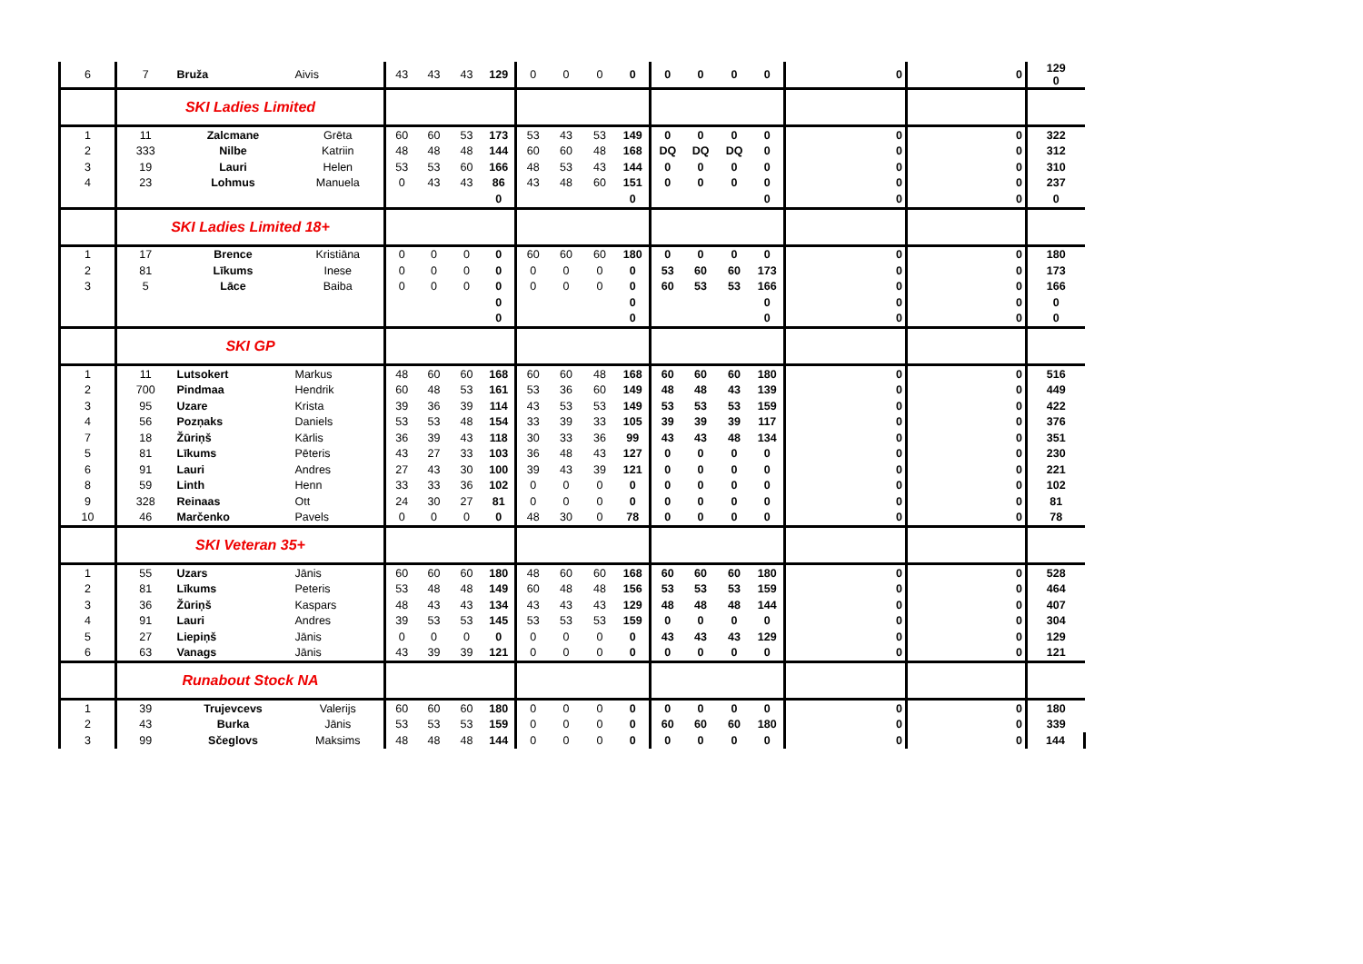| 6 | 7 | Bruža | Aivis | 43 | 43 | 43 | 129 | 0 | 0 | 0 | 0 | 0 | 0 | 0 | 0 | 0 | 0 | 129 0 |
| | SKI Ladies Limited | | | | | | | | | | | | | | | | | |
| 1 | 11 | Zalcmane | Grēta | 60 | 60 | 53 | 173 | 53 | 43 | 53 | 149 | 0 | 0 | 0 | 0 | 0 | 0 | 322 |
| 2 | 333 | Nilbe | Katriin | 48 | 48 | 48 | 144 | 60 | 60 | 48 | 168 | DQ | DQ | DQ | 0 | 0 | 0 | 312 |
| 3 | 19 | Lauri | Helen | 53 | 53 | 60 | 166 | 48 | 53 | 43 | 144 | 0 | 0 | 0 | 0 | 0 | 0 | 310 |
| 4 | 23 | Lohmus | Manuela | 0 | 43 | 43 | 86 | 43 | 48 | 60 | 151 | 0 | 0 | 0 | 0 | 0 | 0 | 237 |
| | | | | | | | 0 | | | | 0 | | | | 0 | 0 | 0 | 0 |
| | SKI Ladies Limited 18+ | | | | | | | | | | | | | | | | | |
| 1 | 17 | Brence | Kristiāna | 0 | 0 | 0 | 0 | 60 | 60 | 60 | 180 | 0 | 0 | 0 | 0 | 0 | 0 | 180 |
| 2 | 81 | Līkums | Inese | 0 | 0 | 0 | 0 | 0 | 0 | 0 | 0 | 53 | 60 | 60 | 173 | 0 | 0 | 173 |
| 3 | 5 | Lāce | Baiba | 0 | 0 | 0 | 0 | 0 | 0 | 0 | 0 | 60 | 53 | 53 | 166 | 0 | 0 | 166 |
| | | | | | | | 0 | | | | 0 | | | | 0 | 0 | 0 | 0 |
| | | | | | | | 0 | | | | 0 | | | | 0 | 0 | 0 | 0 |
| | SKI GP | | | | | | | | | | | | | | | | | |
| 1 | 11 | Lutsokert | Markus | 48 | 60 | 60 | 168 | 60 | 60 | 48 | 168 | 60 | 60 | 60 | 180 | 0 | 0 | 516 |
| 2 | 700 | Pindmaa | Hendrik | 60 | 48 | 53 | 161 | 53 | 36 | 60 | 149 | 48 | 48 | 43 | 139 | 0 | 0 | 449 |
| 3 | 95 | Uzare | Krista | 39 | 36 | 39 | 114 | 43 | 53 | 53 | 149 | 53 | 53 | 53 | 159 | 0 | 0 | 422 |
| 4 | 56 | Pozņaks | Daniels | 53 | 53 | 48 | 154 | 33 | 39 | 33 | 105 | 39 | 39 | 39 | 117 | 0 | 0 | 376 |
| 7 | 18 | Žūriņš | Kārlis | 36 | 39 | 43 | 118 | 30 | 33 | 36 | 99 | 43 | 43 | 48 | 134 | 0 | 0 | 351 |
| 5 | 81 | Līkums | Pēteris | 43 | 27 | 33 | 103 | 36 | 48 | 43 | 127 | 0 | 0 | 0 | 0 | 0 | 0 | 230 |
| 6 | 91 | Lauri | Andres | 27 | 43 | 30 | 100 | 39 | 43 | 39 | 121 | 0 | 0 | 0 | 0 | 0 | 0 | 221 |
| 8 | 59 | Linth | Henn | 33 | 33 | 36 | 102 | 0 | 0 | 0 | 0 | 0 | 0 | 0 | 0 | 0 | 0 | 102 |
| 9 | 328 | Reinaas | Ott | 24 | 30 | 27 | 81 | 0 | 0 | 0 | 0 | 0 | 0 | 0 | 0 | 0 | 0 | 81 |
| 10 | 46 | Marčenko | Pavels | 0 | 0 | 0 | 0 | 48 | 30 | 0 | 78 | 0 | 0 | 0 | 0 | 0 | 0 | 78 |
| | SKI Veteran 35+ | | | | | | | | | | | | | | | | | |
| 1 | 55 | Uzars | Jānis | 60 | 60 | 60 | 180 | 48 | 60 | 60 | 168 | 60 | 60 | 60 | 180 | 0 | 0 | 528 |
| 2 | 81 | Līkums | Peteris | 53 | 48 | 48 | 149 | 60 | 48 | 48 | 156 | 53 | 53 | 53 | 159 | 0 | 0 | 464 |
| 3 | 36 | Žūriņš | Kaspars | 48 | 43 | 43 | 134 | 43 | 43 | 43 | 129 | 48 | 48 | 48 | 144 | 0 | 0 | 407 |
| 4 | 91 | Lauri | Andres | 39 | 53 | 53 | 145 | 53 | 53 | 53 | 159 | 0 | 0 | 0 | 0 | 0 | 0 | 304 |
| 5 | 27 | Liepiņš | Jānis | 0 | 0 | 0 | 0 | 0 | 0 | 0 | 0 | 43 | 43 | 43 | 129 | 0 | 0 | 129 |
| 6 | 63 | Vanags | Jānis | 43 | 39 | 39 | 121 | 0 | 0 | 0 | 0 | 0 | 0 | 0 | 0 | 0 | 0 | 121 |
| | Runabout Stock NA | | | | | | | | | | | | | | | | | |
| 1 | 39 | Trujevcevs | Valerijs | 60 | 60 | 60 | 180 | 0 | 0 | 0 | 0 | 0 | 0 | 0 | 0 | 0 | 0 | 180 |
| 2 | 43 | Burka | Jānis | 53 | 53 | 53 | 159 | 0 | 0 | 0 | 0 | 60 | 60 | 60 | 180 | 0 | 0 | 339 |
| 3 | 99 | Sčeglovs | Maksims | 48 | 48 | 48 | 144 | 0 | 0 | 0 | 0 | 0 | 0 | 0 | 0 | 0 | 0 | 144 |